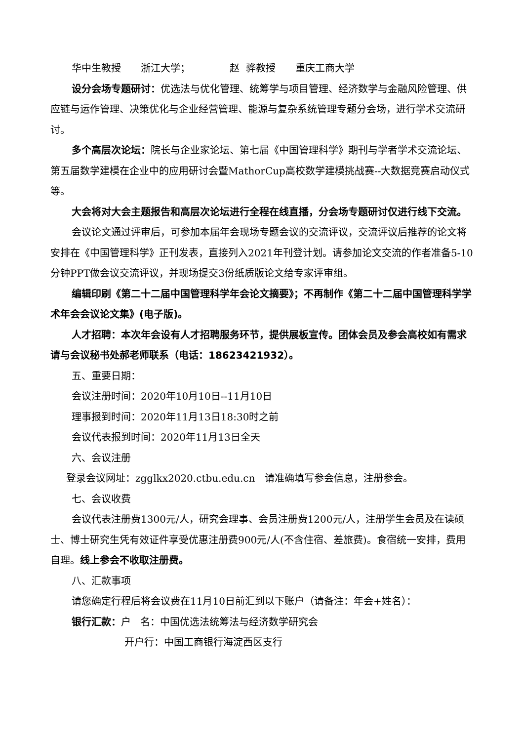华中生教授 浙江大学； 赵 骅教授 重庆工商大学
设分会场专题研讨：优选法与优化管理、统筹学与项目管理、经济数学与金融风险管理、供应链与运作管理、决策优化与企业经营管理、能源与复杂系统管理专题分会场，进行学术交流研讨。
多个高层次论坛：院长与企业家论坛、第七届《中国管理科学》期刊与学者学术交流论坛、第五届数学建模在企业中的应用研讨会暨MathorCup高校数学建模挑战赛--大数据竞赛启动仪式等。
大会将对大会主题报告和高层次论坛进行全程在线直播，分会场专题研讨仅进行线下交流。
会议论文通过评审后，可参加本届年会现场专题会议的交流评议，交流评议后推荐的论文将安排在《中国管理科学》正刊发表，直接列入2021年刊登计划。请参加论文交流的作者准备5-10分钟PPT做会议交流评议，并现场提交3份纸质版论文给专家评审组。
编辑印刷《第二十二届中国管理科学年会论文摘要》；不再制作《第二十二届中国管理科学学术年会会议论文集》(电子版)。
人才招聘：本次年会设有人才招聘服务环节，提供展板宣传。团体会员及参会高校如有需求请与会议秘书处郝老师联系（电话：18623421932）。
五、重要日期：
会议注册时间：2020年10月10日--11月10日
理事报到时间：2020年11月13日18:30时之前
会议代表报到时间：2020年11月13日全天
六、会议注册
登录会议网址：zgglkx2020.ctbu.edu.cn 请准确填写参会信息，注册参会。
七、会议收费
会议代表注册费1300元/人，研究会理事、会员注册费1200元/人，注册学生会员及在读硕士、博士研究生凭有效证件享受优惠注册费900元/人(不含住宿、差旅费)。食宿统一安排，费用自理。线上参会不收取注册费。
八、汇款事项
请您确定行程后将会议费在11月10日前汇到以下账户（请备注：年会+姓名）：
银行汇款：户 名：中国优选法统筹法与经济数学研究会
开户行：中国工商银行海淀西区支行